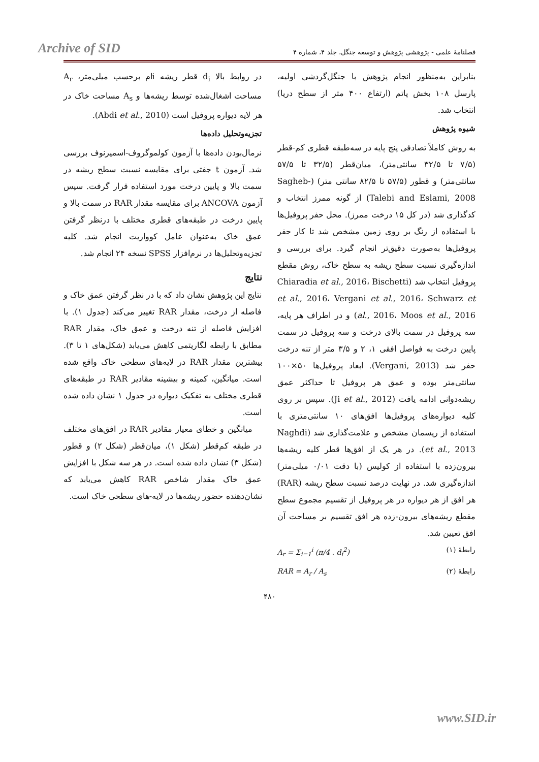Archive of SID
فصلنامهٔ علمی - پژوهشی پژوهش و توسعه جنگل، جلد ۴، شماره ۴
بنابراین به‌منظور انجام پژوهش با جنگل‌گردشی اولیه، پارسل ۱۰۸ بخش پاتم (ارتفاع ۴۰۰ متر از سطح دریا) انتخاب شد.
شیوه پژوهش
به روش کاملاً تصادفی پنج پایه در سه‌طبقه قطری کم-قطر (۷/۵ تا ۳۲/۵ سانتی‌متر)، میان‌قطر (۳۲/۵ تا ۵۷/۵ سانتی‌متر) و قطور (۵۷/۵ تا ۸۲/۵ سانتی متر) (Sagheb-Talebi and Eslami, 2008) از گونه ممرز انتخاب و کدگذاری شد (در کل ۱۵ درخت ممرز). محل حفر پروفیل‌ها با استفاده از رنگ بر روی زمین مشخص شد تا کار حفر پروفیل‌ها به‌صورت دقیق‌تر انجام گیرد. برای بررسی و اندازه‌گیری نسبت سطح ریشه به سطح خاک، روش مقطع پروفیل انتخاب شد (Chiaradia et al., 2016، Bischetti et al., 2016، Vergani et al., 2016، Schwarz et al., 2016، Moos et al., 2016) و در اطراف هر پایه، سه پروفیل در سمت بالای درخت و سه پروفیل در سمت پایین درخت به فواصل افقی ۱، ۲ و ۳/۵ متر از تنه درخت حفر شد (Vergani, 2013). ابعاد پروفیل‌ها ۵۰×۱۰۰ سانتی‌متر بوده و عمق هر پروفیل تا حداکثر عمق ریشه‌دوانی ادامه یافت (Ji et al., 2012). سپس بر روی کلیه دیواره‌های پروفیل‌ها افق‌های ۱۰ سانتی‌متری با استفاده از ریسمان مشخص و علامت‌گذاری شد (Naghdi et al., 2013). در هر یک از افق‌ها قطر کلیه ریشه‌ها بیرون‌زده با استفاده از کولیس (با دقت ۰/۰۱ میلی‌متر) اندازه‌گیری شد. در نهایت درصد نسبت سطح ریشه (RAR) هر افق از هر دیواره در هر پروفیل از تقسیم مجموع سطح مقطع ریشه‌های بیرون-زده هر افق تقسیم بر مساحت آن افق تعیین شد.
رابطهٔ (۱) A<sub>r</sub> = Σ<sub>i=1</sub><sup>i</sup> (π/4 . d<sub>i</sub><sup>2</sup>)
رابطهٔ (۲) RAR = A<sub>r</sub> / A<sub>s</sub>
در روابط بالا d<sub>i</sub> قطر ریشه iام برحسب میلی‌متر، A<sub>r</sub> مساحت اشغال‌شده توسط ریشه‌ها و A<sub>s</sub> مساحت خاک در هر لایه دیواره پروفیل است (Abdi et al., 2010).
تجزیه‌وتحلیل داده‌ها
نرمال‌بودن داده‌ها با آزمون کولموگروف-اسمیرنوف بررسی شد. آزمون t جفتی برای مقایسه نسبت سطح ریشه در سمت بالا و پایین درخت مورد استفاده قرار گرفت. سپس آزمون ANCOVA برای مقایسه مقدار RAR در سمت بالا و پایین درخت در طبقه‌های قطری مختلف با درنظر گرفتن عمق خاک به‌عنوان عامل کوواریت انجام شد. کلیه تجزیه‌وتحلیل‌ها در نرم‌افزار SPSS نسخه ۲۴ انجام شد.
نتایج
نتایج این پژوهش نشان داد که با در نظر گرفتن عمق خاک و فاصله از درخت، مقدار RAR تغییر می‌کند (جدول ۱). با افزایش فاصله از تنه درخت و عمق خاک، مقدار RAR مطابق با رابطه لگاریتمی کاهش می‌یابد (شکل‌های ۱ تا ۳). بیشترین مقدار RAR در لایه‌های سطحی خاک واقع شده است. میانگین، کمینه و بیشینه مقادیر RAR در طبقه‌های قطری مختلف به تفکیک دیواره در جدول ۱ نشان داده شده است.
میانگین و خطای معیار مقادیر RAR در افق‌های مختلف در طبقه کم‌قطر (شکل ۱)، میان‌قطر (شکل ۲) و قطور (شکل ۳) نشان داده شده است. در هر سه شکل با افزایش عمق خاک مقدار شاخص RAR کاهش می‌یابد که نشان‌دهنده حضور ریشه‌ها در لایه-های سطحی خاک است.
۴۸۰
www.SID.ir